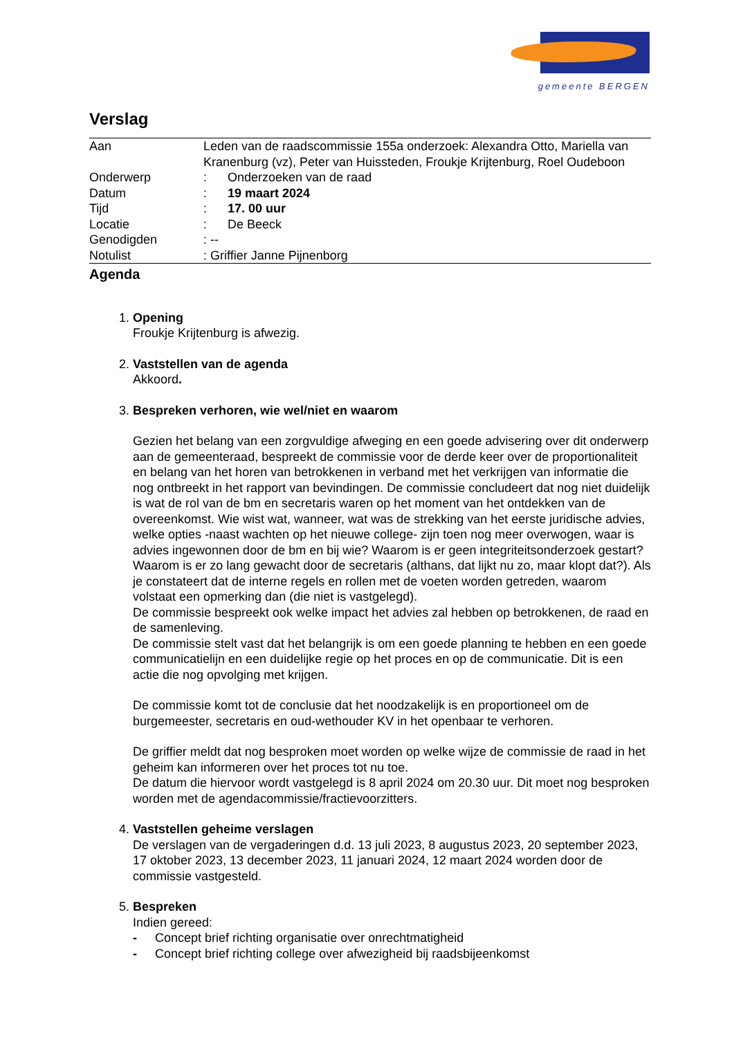gemeente BERGEN
Verslag
| Aan | Leden van de raadscommissie 155a onderzoek: Alexandra Otto, Mariella van Kranenburg (vz), Peter van Huissteden, Froukje Krijtenburg, Roel Oudeboon |
| Onderwerp | : Onderzoeken van de raad |
| Datum | : 19 maart 2024 |
| Tijd | : 17. 00 uur |
| Locatie | : De Beeck |
| Genodigden | : -- |
| Notulist | : Griffier Janne Pijnenborg |
Agenda
1.
Opening
Froukje Krijtenburg is afwezig.
2.
Vaststellen van de agenda
Akkoord.
3.
Bespreken verhoren, wie wel/niet en waarom
Gezien het belang van een zorgvuldige afweging en een goede advisering over dit onderwerp aan de gemeenteraad, bespreekt de commissie voor de derde keer over de proportionaliteit en belang van het horen van betrokkenen in verband met het verkrijgen van informatie die nog ontbreekt in het rapport van bevindingen. De commissie concludeert dat nog niet duidelijk is wat de rol van de bm en secretaris waren op het moment van het ontdekken van de overeenkomst. Wie wist wat, wanneer, wat was de strekking van het eerste juridische advies, welke opties -naast wachten op het nieuwe college- zijn toen nog meer overwogen, waar is advies ingewonnen door de bm en bij wie? Waarom is er geen integriteitsonderzoek gestart? Waarom is er zo lang gewacht door de secretaris (althans, dat lijkt nu zo, maar klopt dat?). Als je constateert dat de interne regels en rollen met de voeten worden getreden, waarom volstaat een opmerking dan (die niet is vastgelegd).
De commissie bespreekt ook welke impact het advies zal hebben op betrokkenen, de raad en de samenleving.
De commissie stelt vast dat het belangrijk is om een goede planning te hebben en een goede communicatielijn en een duidelijke regie op het proces en op de communicatie. Dit is een actie die nog opvolging met krijgen.
De commissie komt tot de conclusie dat het noodzakelijk is en proportioneel om de burgemeester, secretaris en oud-wethouder KV in het openbaar te verhoren.
De griffier meldt dat nog besproken moet worden op welke wijze de commissie de raad in het geheim kan informeren over het proces tot nu toe.
De datum die hiervoor wordt vastgelegd is 8 april 2024 om 20.30 uur. Dit moet nog besproken worden met de agendacommissie/fractievoorzitters.
4.
Vaststellen geheime verslagen
De verslagen van de vergaderingen d.d. 13 juli 2023, 8 augustus 2023, 20 september 2023, 17 oktober 2023, 13 december 2023, 11 januari 2024, 12 maart 2024 worden door de commissie vastgesteld.
5.
Bespreken
Indien gereed:
- Concept brief richting organisatie over onrechtmatigheid
- Concept brief richting college over afwezigheid bij raadsbijeenkomst